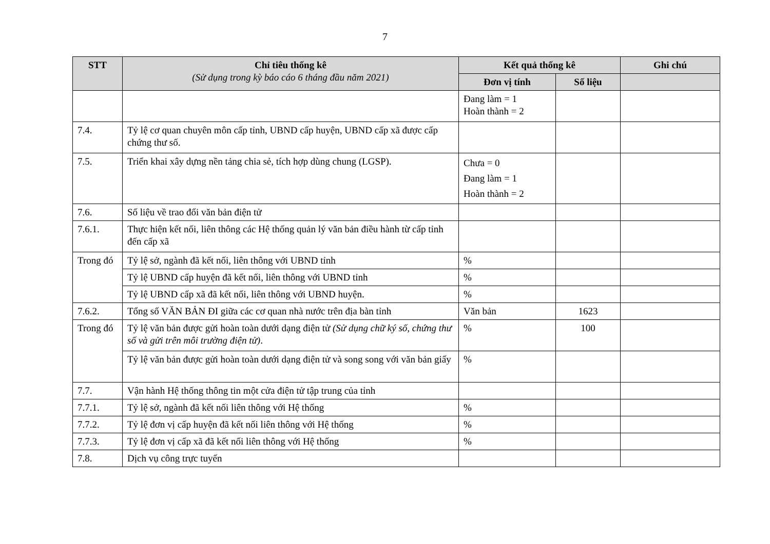7
| STT | Chỉ tiêu thống kê (Sử dụng trong kỳ báo cáo 6 tháng đầu năm 2021) | Kết quả thống kê | | Ghi chú |
| --- | --- | --- | --- | --- |
| | | Đơn vị tính | Số liệu | |
| | | Đang làm = 1 Hoàn thành = 2 | | |
| 7.4. | Tỷ lệ cơ quan chuyên môn cấp tỉnh, UBND cấp huyện, UBND cấp xã được cấp chứng thư số. | | | |
| 7.5. | Triển khai xây dựng nền tảng chia sẻ, tích hợp dùng chung (LGSP). | Chưa = 0 Đang làm = 1 Hoàn thành = 2 | | |
| 7.6. | Số liệu về trao đổi văn bản điện tử | | | |
| 7.6.1. | Thực hiện kết nối, liên thông các Hệ thống quản lý văn bản điều hành từ cấp tỉnh đến cấp xã | | | |
| Trong đó | Tỷ lệ sở, ngành đã kết nối, liên thông với UBND tỉnh | % | | |
| | Tỷ lệ UBND cấp huyện đã kết nối, liên thông với UBND tỉnh | % | | |
| | Tỷ lệ UBND cấp xã đã kết nối, liên thông với UBND huyện. | % | | |
| 7.6.2. | Tổng số VĂN BẢN ĐI giữa các cơ quan nhà nước trên địa bàn tỉnh | Văn bản | 1623 | |
| Trong đó | Tỷ lệ văn bản được gửi hoàn toàn dưới dạng điện tử (Sử dụng chữ ký số, chứng thư số và gửi trên môi trường điện tử) . | % | 100 | |
| | Tỷ lệ văn bản được gửi hoàn toàn dưới dạng điện tử và song song với văn bản giấy | % | | |
| 7.7. | Vận hành Hệ thống thông tin một cửa điện tử tập trung của tỉnh | | | |
| 7.7.1. | Tỷ lệ sở, ngành đã kết nối liên thông với Hệ thống | % | | |
| 7.7.2. | Tỷ lệ đơn vị cấp huyện đã kết nối liên thông với Hệ thống | % | | |
| 7.7.3. | Tỷ lệ đơn vị cấp xã đã kết nối liên thông với Hệ thống | % | | |
| 7.8. | Dịch vụ công trực tuyến | | | |